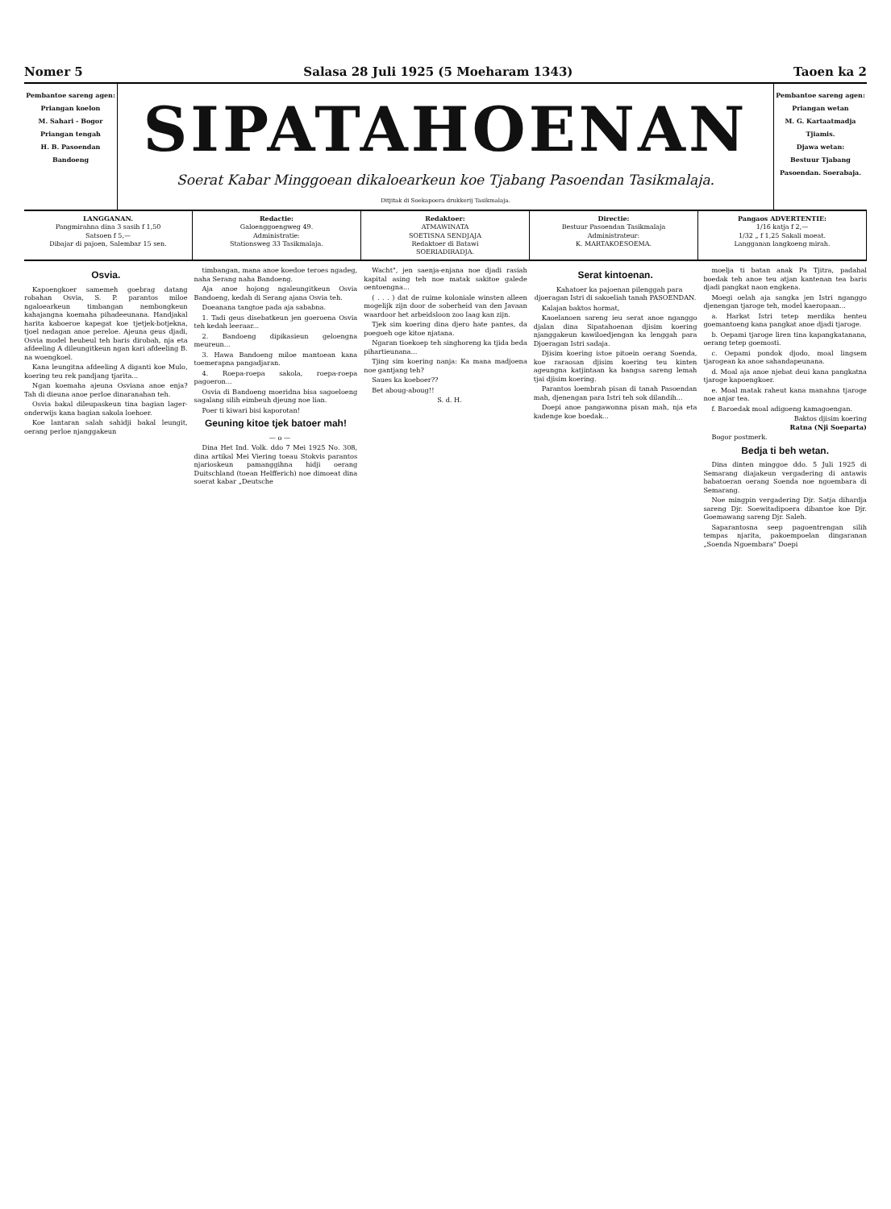Nomer 5 Salasa 28 Juli 1925 (5 Moeharam 1343) Taoen ka 2
Pembantoe sareng agen:
Priangan koelon
M. Sahari - Bogor
Priangan tengah
H. B. Pasoendan
Bandoeng
SIPATAHOENAN
Soerat Kabar Minggoean dikaloearkeun koe Tjabang Pasoendan Tasikmalaja.
Ditjitak di Soekapoera drukkerij Tasikmalaja.
Pembantoe sareng agen:
Priangan wetan
M. G. Kartaatmadja Tjiamis.
Djawa wetan:
Bestuur Tjabang Pasoendan. Soerabaja.
LANGGANAN.
Pangmirahna dina 3 sasih f 1,50
Satsoen f 5,—
Dibajar di pajoen, Salembar 15 sen.
Redactie:
Galoenggoengweg 49.
Administratie:
Stationsweg 33 Tasikmalaja.
Redaktoer:
ATMAWINATA
SOETISNA SENDJAJA
Redaktoer di Batawi
SOERIADIRADJA.
Directie:
Bestuur Pasoendan Tasikmalaja
Administrateur:
K. MARTAKOESOEMA.
Pangaos ADVERTENTIE:
1/16 katja f 2,—
1/32 „ f 1,25 Sakali moeat.
Langganan langkoeng mirah.
Osvia.
Kapoengkoer samemeh goebrag datang robahan Osvia, S. P. parantos miloe ngaloearkeun timbangan nembongkeun kahajangna koemaha pihadeeunana. Handjakal harita kaboeroe kapegat koe tjetjek-botjekna, tjoel nedagan anoe pereloe. Ajeuna geus djadi, Osvia model heubeul teh baris dirobah, nja eta afdeeling A dileungitkeun ngan kari afdeeling B. na woengkoel.
Kana leungitna afdeeling A diganti koe Mulo, koering teu rek pandjang tjarita...
Ngan koemaha ajeuna Osviana anoe enja? Tah di dieuna anoe perloe dinaranahan teh.
Osvia bakal dileupaskeun tina bagian lager-onderwijs kana bagian sakola loehoer.
Koe lantaran salah sahidji bakal leungit, oerang perloe njanggakeun
timbangan, mana anoe koedoe teroes ngadeg, naha Serang naha Bandoeng.
Aja anoe hojong ngaleungitkeun Osvia Bandoeng, kedah di Serang ajana Osvia teh.
Doeanana tangtoe pada aja sababna.
1. Tadi geus disebatkeun jen goeroena Osvia teh kedah leeraar...
2. Bandoeng dipikasieun geloengna meureun...
3. Hawa Bandoeng miloe mantoean kana toemerapna pangadjaran.
4. Roepa-roepa sakola, roepa-roepa pagoeron...
Osvia di Bandoeng moeridna bisa sagoeloeng sagalang silih eimbeuh djeung noe lian.
Poer ti kiwari bisi kaporotan!
Geuning kitoe tjek batoer mah!
— o —
Dina Het Ind. Volk. ddo 7 Mei 1925 No. 308, dina artikal Mei Viering toeau Stokvis parantos njarioskeun pamanggihna hidji oerang Duitschland (toean Helfferich) noe dimoeat dina soerat kabar „Deutsche
Wacht", jen saenja-enjana noe djadi rasiah kapital asing teh noe matak sakitoe galede oentoengna...
( . . . ) dat de ruime koloniale winsten alleen mogelijk zijn door de soberheid van den Javaan waardoor het arbeidsloon zoo laag kan zijn.
Tjek sim koering dina djero hate pantes, da poegoeh oge kitoe njatana.
Ngaran tioekoep teh singhoreng ka tjida beda pihartieunana...
Tjing sim koering nanja: Ka mana madjoena noe gantjang teh?
Saues ka koeboer??
Bet aboug-aboug!!
S. d. H.
Serat kintoenan.
Kahatoer ka pajoenan pilenggah para djoeragan Istri di sakoeliah tanah PASOENDAN.
Kalajan baktos hormat,
Kaoelanoen sareng ieu serat anoe nganggo djalan dina Sipatahoenan djisim koering njanggakeun kawiloedjengan ka lenggah para Djoeragan Istri sadaja.
Djisim koering istoe pitoein oerang Soenda, koe raraosan djisim koering teu kinten ageungna katjintaan ka bangsa sareng lemah tjai djisim koering.
Parantos loembrah pisan di tanah Pasoendan mah, djenengan para Istri teh sok dilandih...
Doepi anoe pangawonna pisan mah, nja eta kadenge koe boedak...
moelja ti batan anak Pa Tjitra, padahal boedak teh anoe teu atjan kantenan tea baris djadi pangkat naon engkena.
Moegi oelah aja sangka jen Istri nganggo djenengan tjaroge teh, model kaeropaan...
a. Harkat Istri tetep merdika henteu goemantoeng kana pangkat anoe djadi tjaroge.
b. Oepami tjaroge liren tina kapangkatanana, oerang tetep goemosti.
c. Oepami pondok djodo, moal lingsem tjarogean ka anoe sahandapeunana.
d. Moal aja anoe njebat deui kana pangkatna tjaroge kapoengkoer.
e. Moal matak raheut kana manahna tjaroge noe anjar tea.
f. Baroedak moal adigoeng kamagoengan.
Baktos djisim koering
Ratna (Nji Soeparta)
Bogor postmerk.
Bedja ti beh wetan.
Dina dinten minggoe ddo. 5 Juli 1925 di Semarang diajakeun vergadering di antawis babatoeran oerang Soenda noe ngoembara di Semarang.
Noe mingpin vergadering Djr. Satja dihardja sareng Djr. Soewitadipoera dibantoe koe Djr. Goemawang sareng Djr. Saleh.
Saparantosna seep pagoentrengan silih tempas njarita, pakoempoelan dingaranan „Soenda Ngoembara" Doepi